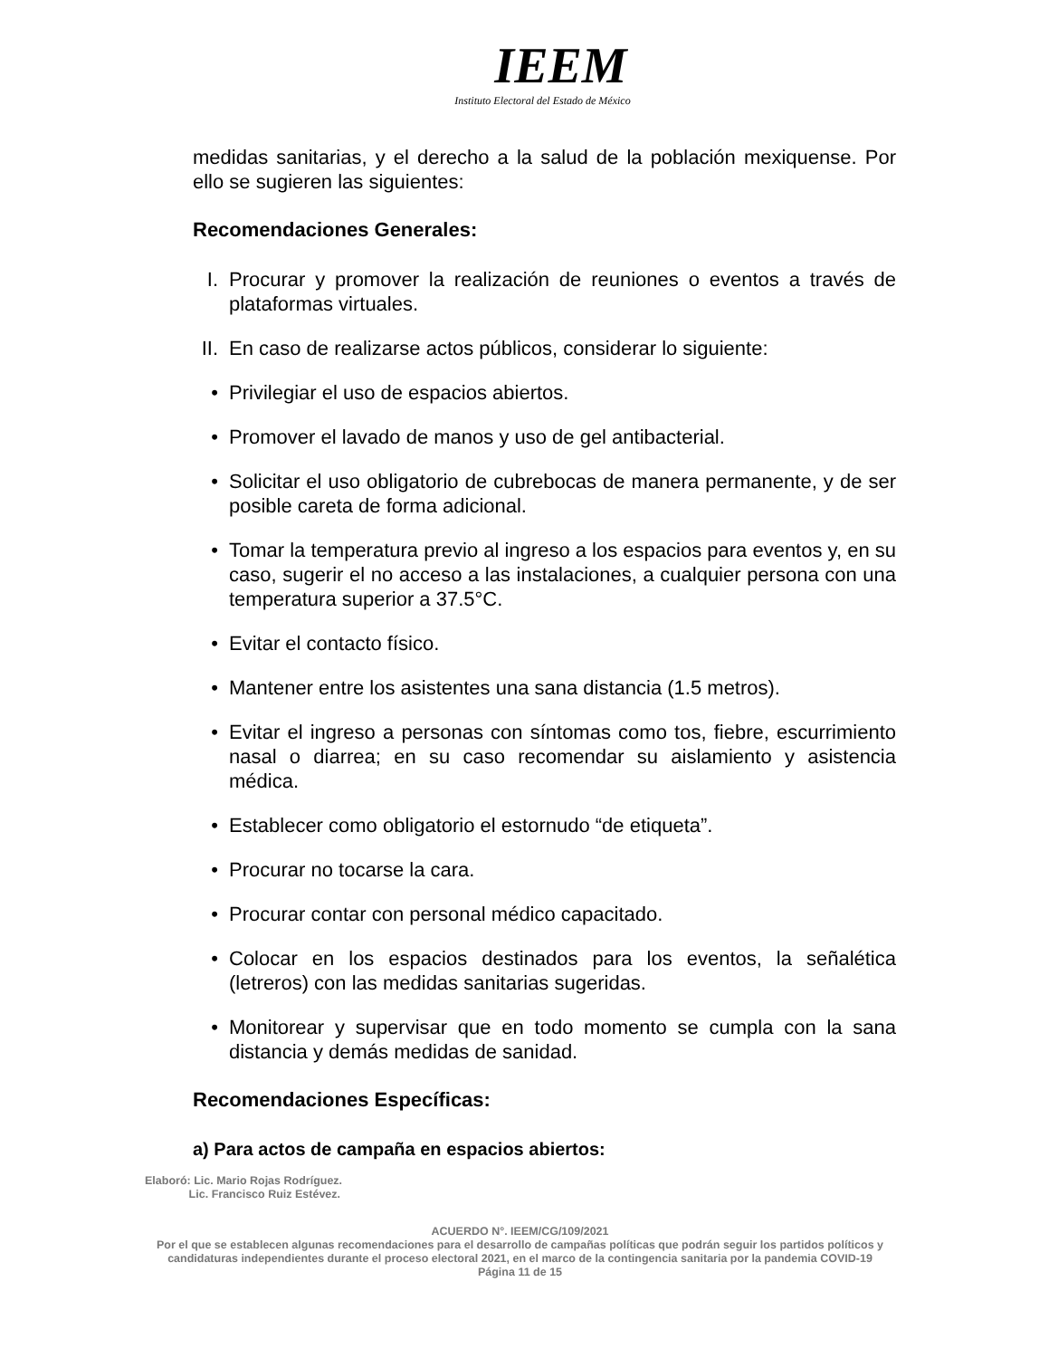IEEM
Instituto Electoral del Estado de México
medidas sanitarias, y el derecho a la salud de la población mexiquense. Por ello se sugieren las siguientes:
Recomendaciones Generales:
I. Procurar y promover la realización de reuniones o eventos a través de plataformas virtuales.
II. En caso de realizarse actos públicos, considerar lo siguiente:
• Privilegiar el uso de espacios abiertos.
• Promover el lavado de manos y uso de gel antibacterial.
• Solicitar el uso obligatorio de cubrebocas de manera permanente, y de ser posible careta de forma adicional.
• Tomar la temperatura previo al ingreso a los espacios para eventos y, en su caso, sugerir el no acceso a las instalaciones, a cualquier persona con una temperatura superior a 37.5°C.
• Evitar el contacto físico.
• Mantener entre los asistentes una sana distancia (1.5 metros).
• Evitar el ingreso a personas con síntomas como tos, fiebre, escurrimiento nasal o diarrea; en su caso recomendar su aislamiento y asistencia médica.
• Establecer como obligatorio el estornudo “de etiqueta”.
• Procurar no tocarse la cara.
• Procurar contar con personal médico capacitado.
• Colocar en los espacios destinados para los eventos, la señalética (letreros) con las medidas sanitarias sugeridas.
• Monitorear y supervisar que en todo momento se cumpla con la sana distancia y demás medidas de sanidad.
Recomendaciones Específicas:
a) Para actos de campaña en espacios abiertos:
Elaboró: Lic. Mario Rojas Rodríguez.
Lic. Francisco Ruiz Estévez.
ACUERDO N°. IEEM/CG/109/2021
Por el que se establecen algunas recomendaciones para el desarrollo de campañas políticas que podrán seguir los partidos políticos y candidaturas independientes durante el proceso electoral 2021, en el marco de la contingencia sanitaria por la pandemia COVID-19
Página 11 de 15